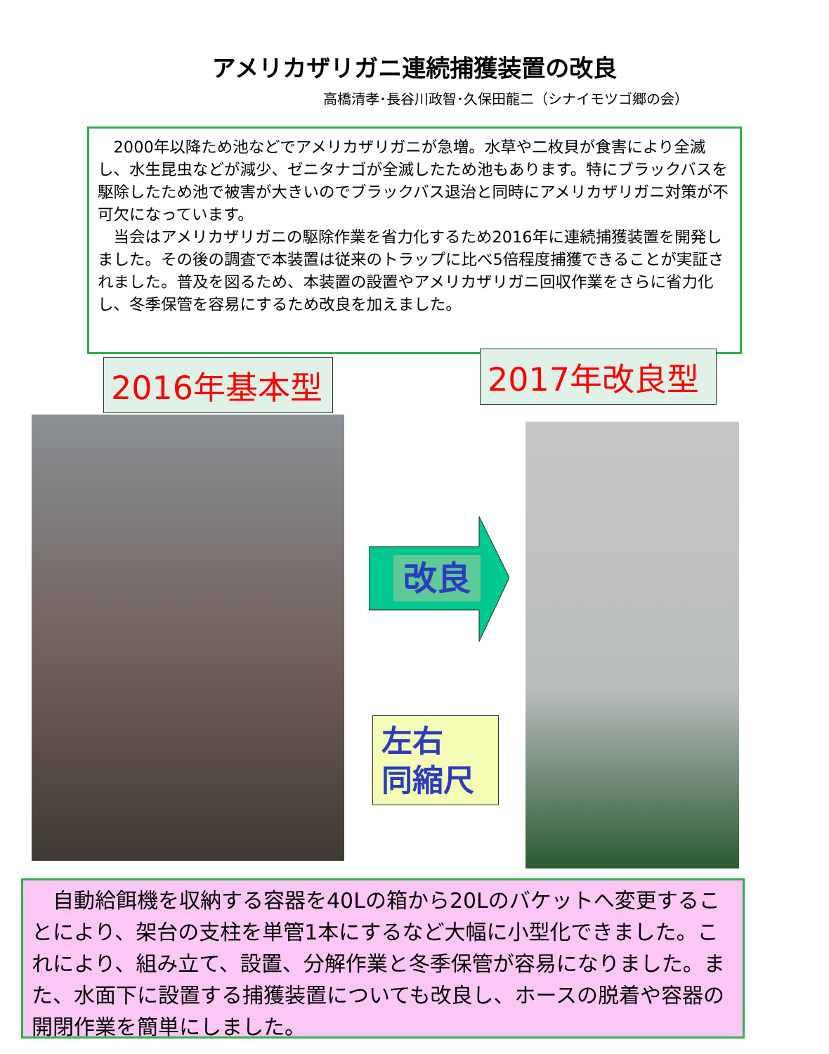アメリカザリガニ連続捕獲装置の改良
高橋清孝･長谷川政智･久保田龍二（シナイモツゴ郷の会）
　2000年以降ため池などでアメリカザリガニが急増。水草や二枚貝が食害により全滅し、水生昆虫などが減少、ゼニタナゴが全滅したため池もあります。特にブラックバスを駆除したため池で被害が大きいのでブラックバス退治と同時にアメリカザリガニ対策が不可欠になっています。
　当会はアメリカザリガニの駆除作業を省力化するため2016年に連続捕獲装置を開発しました。その後の調査で本装置は従来のトラップに比べ5倍程度捕獲できることが実証されました。普及を図るため、本装置の設置やアメリカザリガニ回収作業をさらに省力化し、冬季保管を容易にするため改良を加えました。
2016年基本型 2017年改良型
改良
左右
同縮尺
　自動給餌機を収納する容器を40Lの箱から20Lのバケットへ変更することにより、架台の支柱を単管1本にするなど大幅に小型化できました。これにより、組み立て、設置、分解作業と冬季保管が容易になりました。また、水面下に設置する捕獲装置についても改良し、ホースの脱着や容器の開閉作業を簡単にしました。